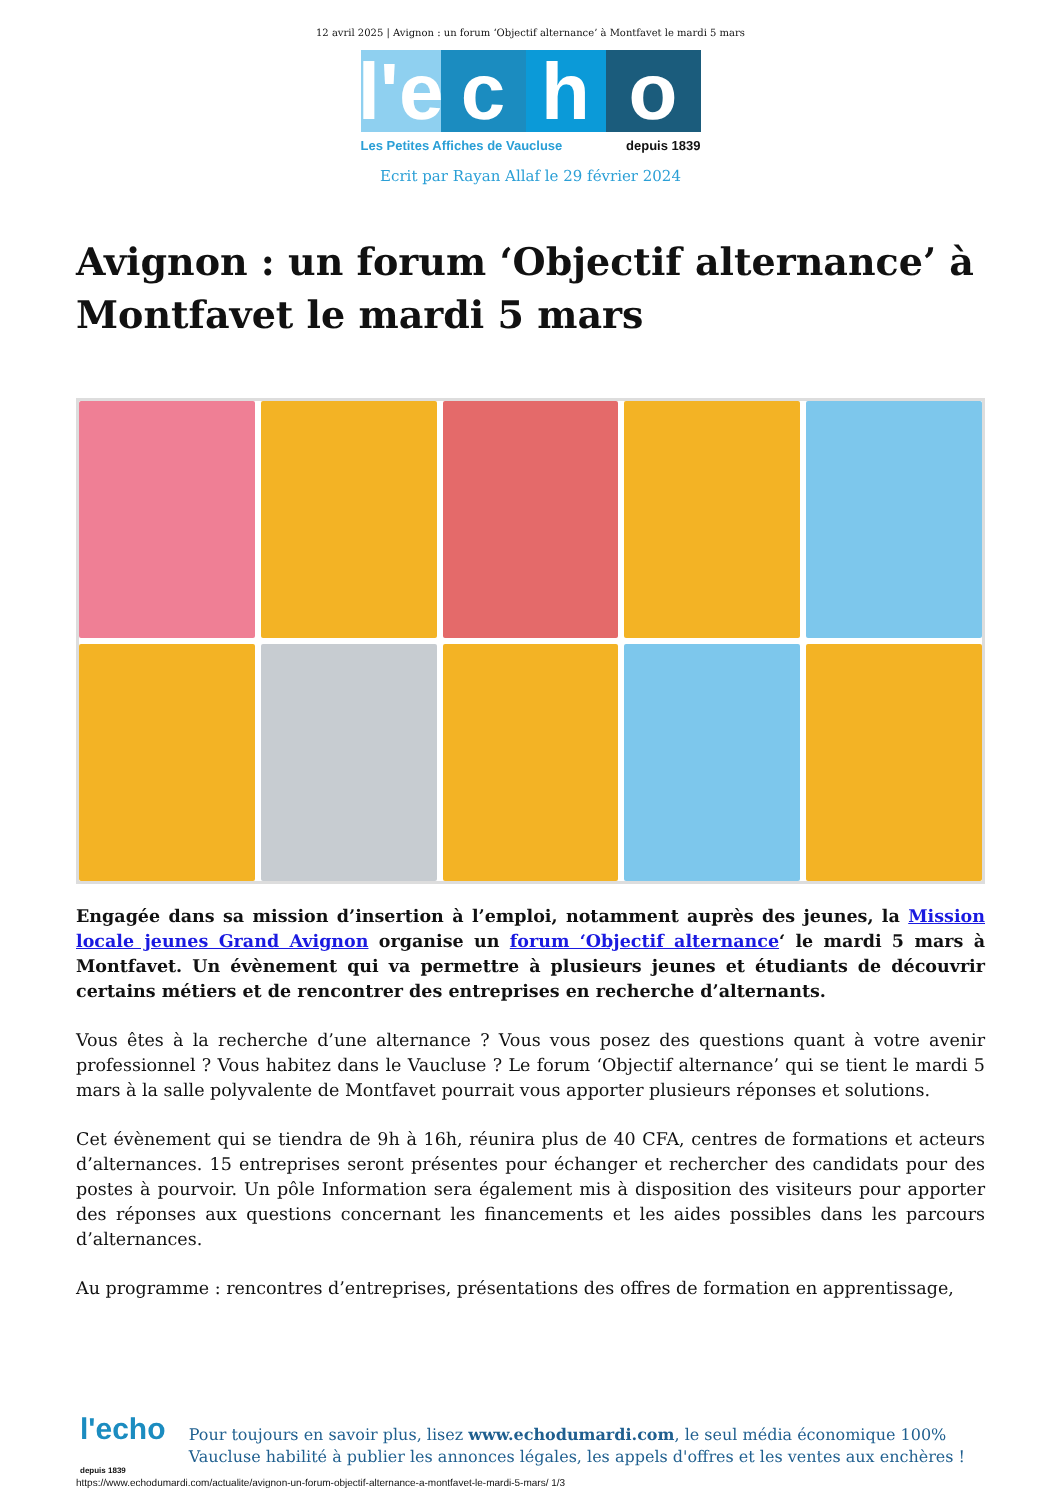12 avril 2025 | Avignon : un forum ‘Objectif alternance’ à Montfavet le mardi 5 mars
l'e
c h o
Les Petites Affiches de Vaucluse depuis 1839
Ecrit par Rayan Allaf le 29 février 2024
Avignon : un forum ‘Objectif alternance’ à Montfavet le mardi 5 mars
Engagée dans sa mission d’insertion à l’emploi, notamment auprès des jeunes, la Mission locale jeunes Grand Avignon organise un forum ‘Objectif alternance‘ le mardi 5 mars à Montfavet. Un évènement qui va permettre à plusieurs jeunes et étudiants de découvrir certains métiers et de rencontrer des entreprises en recherche d’alternants.
Vous êtes à la recherche d’une alternance ? Vous vous posez des questions quant à votre avenir professionnel ? Vous habitez dans le Vaucluse ? Le forum ‘Objectif alternance’ qui se tient le mardi 5 mars à la salle polyvalente de Montfavet pourrait vous apporter plusieurs réponses et solutions.
Cet évènement qui se tiendra de 9h à 16h, réunira plus de 40 CFA, centres de formations et acteurs d’alternances. 15 entreprises seront présentes pour échanger et rechercher des candidats pour des postes à pourvoir. Un pôle Information sera également mis à disposition des visiteurs pour apporter des réponses aux questions concernant les financements et les aides possibles dans les parcours d’alternances.
Au programme : rencontres d’entreprises, présentations des offres de formation en apprentissage,
l'echo depuis 1839
Pour toujours en savoir plus, lisez www.echodumardi.com, le seul média économique 100% Vaucluse habilité à publier les annonces légales, les appels d'offres et les ventes aux enchères !
https://www.echodumardi.com/actualite/avignon-un-forum-objectif-alternance-a-montfavet-le-mardi-5-mars/ 1/3